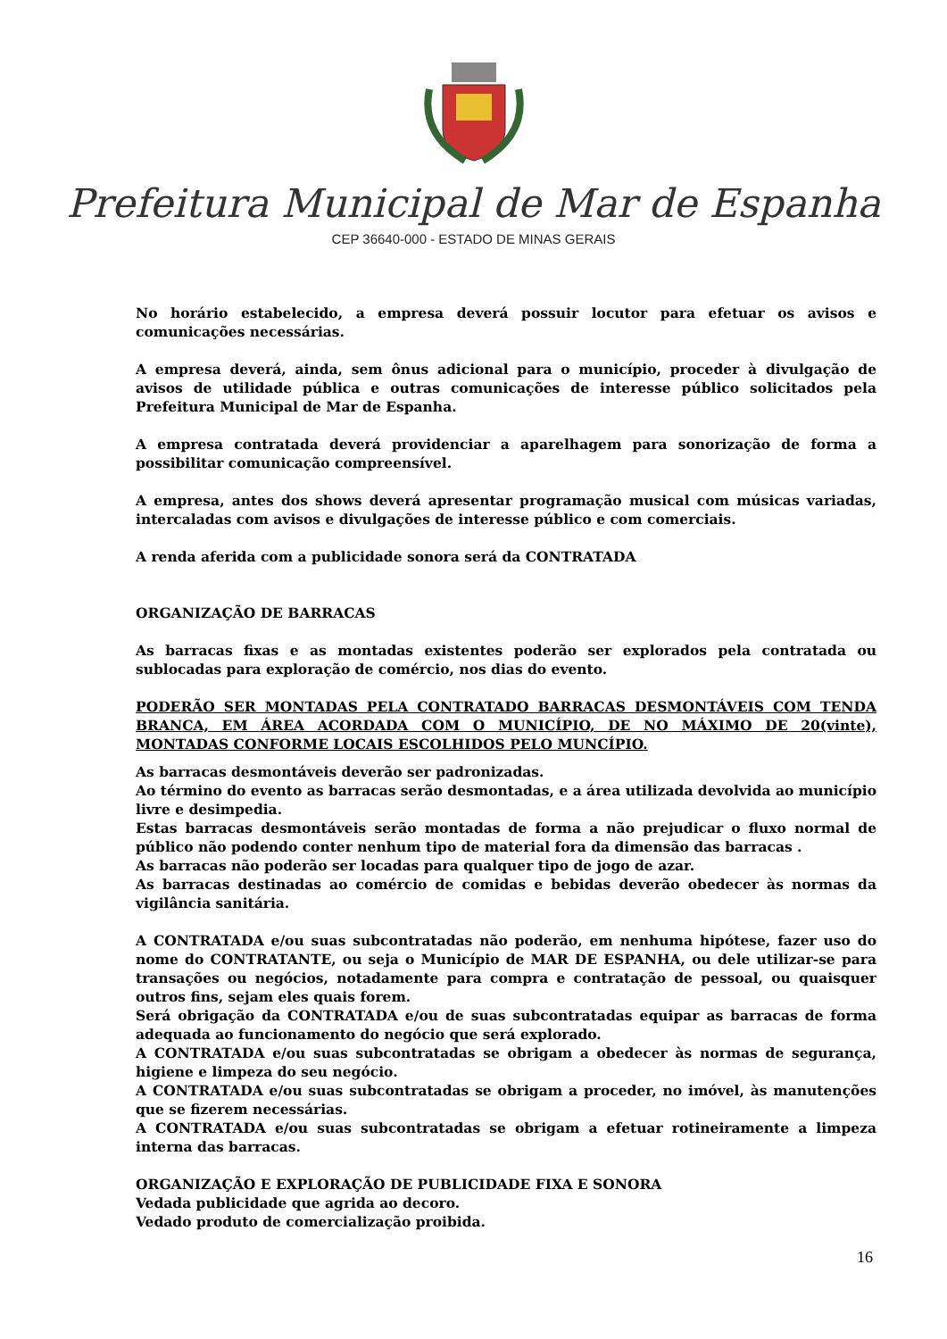Prefeitura Municipal de Mar de Espanha
CEP 36640-000 - ESTADO DE MINAS GERAIS
No horário estabelecido, a empresa deverá possuir locutor para efetuar os avisos e comunicações necessárias.
A empresa deverá, ainda, sem ônus adicional para o município, proceder à divulgação de avisos de utilidade pública e outras comunicações de interesse público solicitados pela Prefeitura Municipal de Mar de Espanha.
A empresa contratada deverá providenciar a aparelhagem para sonorização de forma a possibilitar comunicação compreensível.
A empresa, antes dos shows deverá apresentar programação musical com músicas variadas, intercaladas com avisos e divulgações de interesse público e com comerciais.
A renda aferida com a publicidade sonora será da CONTRATADA
ORGANIZAÇÃO DE BARRACAS
As barracas fixas e as montadas existentes poderão ser explorados pela contratada ou sublocadas para exploração de comércio, nos dias do evento.
PODERÃO SER MONTADAS PELA CONTRATADO BARRACAS DESMONTÁVEIS COM TENDA BRANCA, EM ÁREA ACORDADA COM O MUNICÍPIO, DE NO MÁXIMO DE 20(vinte), MONTADAS CONFORME LOCAIS ESCOLHIDOS PELO MUNCÍPIO.
As barracas desmontáveis deverão ser padronizadas.
Ao término do evento as barracas serão desmontadas, e a área utilizada devolvida ao município livre e desimpedia.
Estas barracas desmontáveis serão montadas de forma a não prejudicar o fluxo normal de público não podendo conter nenhum tipo de material fora da dimensão das barracas .
As barracas não poderão ser locadas para qualquer tipo de jogo de azar.
As barracas destinadas ao comércio de comidas e bebidas deverão obedecer às normas da vigilância sanitária.
A CONTRATADA e/ou suas subcontratadas não poderão, em nenhuma hipótese, fazer uso do nome do CONTRATANTE, ou seja o Município de MAR DE ESPANHA, ou dele utilizar-se para transações ou negócios, notadamente para compra e contratação de pessoal, ou quaisquer outros fins, sejam eles quais forem.
Será obrigação da CONTRATADA e/ou de suas subcontratadas equipar as barracas de forma adequada ao funcionamento do negócio que será explorado.
A CONTRATADA e/ou suas subcontratadas se obrigam a obedecer às normas de segurança, higiene e limpeza do seu negócio.
A CONTRATADA e/ou suas subcontratadas se obrigam a proceder, no imóvel, às manutenções que se fizerem necessárias.
A CONTRATADA e/ou suas subcontratadas se obrigam a efetuar rotineiramente a limpeza interna das barracas.
ORGANIZAÇÃO E EXPLORAÇÃO DE PUBLICIDADE FIXA E SONORA
Vedada publicidade que agrida ao decoro.
Vedado produto de comercialização proibida.
16